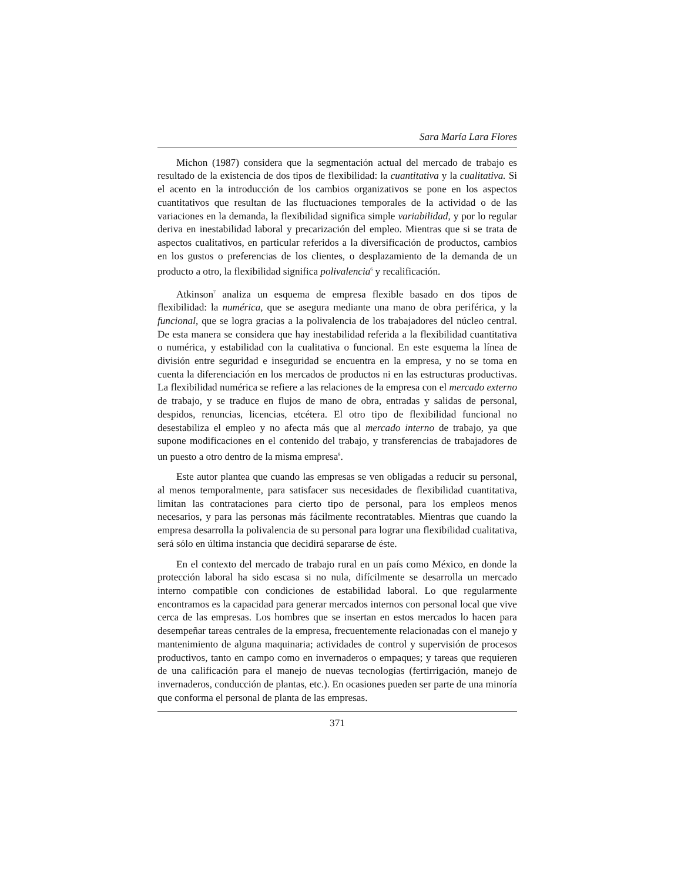Sara María Lara Flores
Michon (1987) considera que la segmentación actual del mercado de trabajo es resultado de la existencia de dos tipos de flexibilidad: la cuantitativa y la cualitativa. Si el acento en la introducción de los cambios organizativos se pone en los aspectos cuantitativos que resultan de las fluctuaciones temporales de la actividad o de las variaciones en la demanda, la flexibilidad significa simple variabilidad, y por lo regular deriva en inestabilidad laboral y precarización del empleo. Mientras que si se trata de aspectos cualitativos, en particular referidos a la diversificación de productos, cambios en los gustos o preferencias de los clientes, o desplazamiento de la demanda de un producto a otro, la flexibilidad significa polivalencia<sup>6</sup> y recalificación.
Atkinson<sup>7</sup> analiza un esquema de empresa flexible basado en dos tipos de flexibilidad: la numérica, que se asegura mediante una mano de obra periférica, y la funcional, que se logra gracias a la polivalencia de los trabajadores del núcleo central. De esta manera se considera que hay inestabilidad referida a la flexibilidad cuantitativa o numérica, y estabilidad con la cualitativa o funcional. En este esquema la línea de división entre seguridad e inseguridad se encuentra en la empresa, y no se toma en cuenta la diferenciación en los mercados de productos ni en las estructuras productivas. La flexibilidad numérica se refiere a las relaciones de la empresa con el mercado externo de trabajo, y se traduce en flujos de mano de obra, entradas y salidas de personal, despidos, renuncias, licencias, etcétera. El otro tipo de flexibilidad funcional no desestabiliza el empleo y no afecta más que al mercado interno de trabajo, ya que supone modificaciones en el contenido del trabajo, y transferencias de trabajadores de un puesto a otro dentro de la misma empresa<sup>8</sup>.
Este autor plantea que cuando las empresas se ven obligadas a reducir su personal, al menos temporalmente, para satisfacer sus necesidades de flexibilidad cuantitativa, limitan las contrataciones para cierto tipo de personal, para los empleos menos necesarios, y para las personas más fácilmente recontratables. Mientras que cuando la empresa desarrolla la polivalencia de su personal para lograr una flexibilidad cualitativa, será sólo en última instancia que decidirá separarse de éste.
En el contexto del mercado de trabajo rural en un país como México, en donde la protección laboral ha sido escasa si no nula, difícilmente se desarrolla un mercado interno compatible con condiciones de estabilidad laboral. Lo que regularmente encontramos es la capacidad para generar mercados internos con personal local que vive cerca de las empresas. Los hombres que se insertan en estos mercados lo hacen para desempeñar tareas centrales de la empresa, frecuentemente relacionadas con el manejo y mantenimiento de alguna maquinaria; actividades de control y supervisión de procesos productivos, tanto en campo como en invernaderos o empaques; y tareas que requieren de una calificación para el manejo de nuevas tecnologías (fertirrigación, manejo de invernaderos, conducción de plantas, etc.). En ocasiones pueden ser parte de una minoría que conforma el personal de planta de las empresas.
371